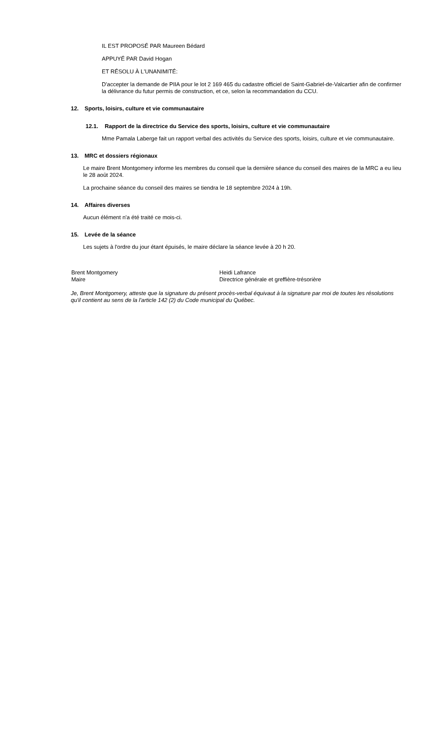IL EST PROPOSÉ PAR Maureen Bédard
APPUYÉ PAR David Hogan
ET RÉSOLU À L'UNANIMITÉ:
D'accepter la demande de PIIA pour le lot 2 169 465 du cadastre officiel de Saint-Gabriel-de-Valcartier afin de confirmer la délivrance du futur permis de construction, et ce, selon la recommandation du CCU.
12. Sports, loisirs, culture et vie communautaire
12.1. Rapport de la directrice du Service des sports, loisirs, culture et vie communautaire
Mme Pamala Laberge fait un rapport verbal des activités du Service des sports, loisirs, culture et vie communautaire.
13. MRC et dossiers régionaux
Le maire Brent Montgomery informe les membres du conseil que la dernière séance du conseil des maires de la MRC a eu lieu le 28 août 2024.
La prochaine séance du conseil des maires se tiendra le 18 septembre 2024 à 19h.
14. Affaires diverses
Aucun élément n'a été traité ce mois-ci.
15. Levée de la séance
Les sujets à l'ordre du jour étant épuisés, le maire déclare la séance levée à 20 h 20.
Brent Montgomery
Maire
Heidi Lafrance
Directrice générale et greffière-trésorière
Je, Brent Montgomery, atteste que la signature du présent procès-verbal équivaut à la signature par moi de toutes les résolutions qu'il contient au sens de la l'article 142 (2) du Code municipal du Québec.